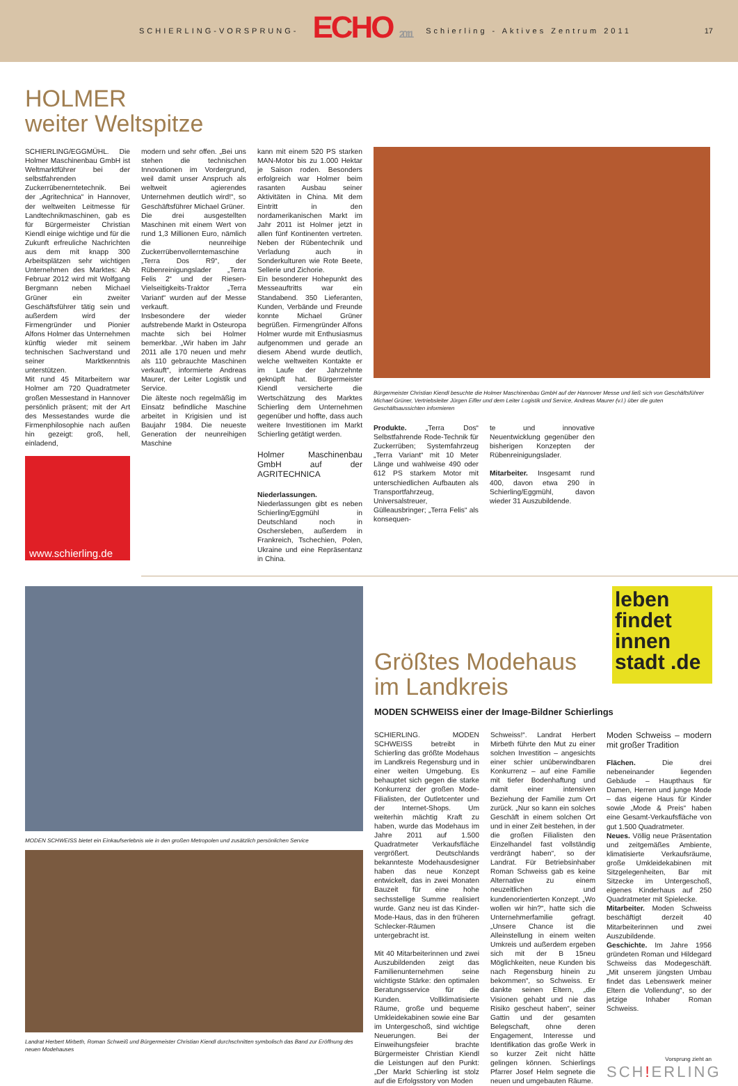SCHIERLING-VORSPRUNG- ECHO 2011 Schierling - Aktives Zentrum 2011 17
HOLMER
weiter Weltspitze
SCHIERLING/EGGMÜHL. Die Holmer Maschinenbau GmbH ist Weltmarktführer bei der selbstfahrenden Zuckerrübenerntetechnik. Bei der „Agritechnica“ in Hannover, der weltweiten Leitmesse für Landtechnikmaschinen, gab es für Bürgermeister Christian Kiendl einige wichtige und für die Zukunft erfreuliche Nachrichten aus dem mit knapp 300 Arbeitsplätzen sehr wichtigen Unternehmen des Marktes: Ab Februar 2012 wird mit Wolfgang Bergmann neben Michael Grüner ein zweiter Geschäftsführer tätig sein und außerdem wird der Firmengründer und Pionier Alfons Holmer das Unternehmen künftig wieder mit seinem technischen Sachverstand und seiner Marktkenntnis unterstützen.
Mit rund 45 Mitarbeitern war Holmer am 720 Quadratmeter großen Messestand in Hannover persönlich präsent; mit der Art des Messestandes wurde die Firmenphilosophie nach außen hin gezeigt: groß, hell, einladend,
www.schierling.de
modern und sehr offen. „Bei uns stehen die technischen Innovationen im Vordergrund, weil damit unser Anspruch als weltweit agierendes Unternehmen deutlich wird!“, so Geschäftsführer Michael Grüner.
Die drei ausgestellten Maschinen mit einem Wert von rund 1,3 Millionen Euro, nämlich die neunreihige Zuckerrübenvollerntemaschine „Terra Dos R9“, der Rübenreinigungslader „Terra Felis 2“ und der Riesen-Vielseitigkeits-Traktor „Terra Variant“ wurden auf der Messe verkauft.
Insbesondere der wieder aufstrebende Markt in Osteuropa machte sich bei Holmer bemerkbar. „Wir haben im Jahr 2011 alle 170 neuen und mehr als 110 gebrauchte Maschinen verkauft“, informierte Andreas Maurer, der Leiter Logistik und Service.
Die älteste noch regelmäßig im Einsatz befindliche Maschine arbeitet in Krigisien und ist Baujahr 1984. Die neueste Generation der neunreihigen Maschine
kann mit einem 520 PS starken MAN-Motor bis zu 1.000 Hektar je Saison roden. Besonders erfolgreich war Holmer beim rasanten Ausbau seiner Aktivitäten in China. Mit dem Eintritt in den nordamerikanischen Markt im Jahr 2011 ist Holmer jetzt in allen fünf Kontinenten vertreten. Neben der Rübentechnik und Verladung auch in Sonderkulturen wie Rote Beete, Sellerie und Zichorie.
Ein besonderer Hohepunkt des Messeauftritts war ein Standabend. 350 Lieferanten, Kunden, Verbände und Freunde konnte Michael Grüner begrüßen. Firmengründer Alfons Holmer wurde mit Enthusiasmus aufgenommen und gerade an diesem Abend wurde deutlich, welche weltweiten Kontakte er im Laufe der Jahrzehnte geknüpft hat. Bürgermeister Kiendl versicherte die Wertschätzung des Marktes Schierling dem Unternehmen gegenüber und hoffte, dass auch weitere Investitionen im Markt Schierling getätigt werden.
Holmer Maschinenbau GmbH auf der AGRITECHNICA
Niederlassungen. Niederlassungen gibt es neben Schierling/Eggmühl in Deutschland noch in Oschersleben, außerdem in Frankreich, Tschechien, Polen, Ukraine und eine Repräsentanz in China.
Bürgermeister Christian Kiendl besuchte die Holmer Maschinenbau GmbH auf der Hannover Messe und ließ sich von Geschäftsführer Michael Grüner, Vertriebsleiter Jürgen Eifler und dem Leiter Logistik und Service, Andreas Maurer (v.l.) über die guten Geschäftsaussichten informieren
Produkte. „Terra Dos“ Selbstfahrende Rode-Technik für Zuckerrüben; Systemfahrzeug „Terra Variant“ mit 10 Meter Länge und wahlweise 490 oder 612 PS starkem Motor mit unterschiedlichen Aufbauten als Transportfahrzeug, Universalstreuer, Gülleausbringer; „Terra Felis“ als konsequen-
te und innovative Neuentwicklung gegenüber den bisherigen Konzepten der Rübenreinigungslader.
Mitarbeiter. Insgesamt rund 400, davon etwa 290 in Schierling/Eggmühl, davon wieder 31 Auszubildende.
MODEN SCHWEISS bietet ein Einkaufserlebnis wie in den großen Metropolen und zusätzlich persönlichen Service
Landrat Herbert Mirbeth, Roman Schweiß und Bürgermeister Christian Kiendl durchschnitten symbolisch das Band zur Eröffnung des neuen Modehauses
Größtes Modehaus
im Landkreis
leben findet innen stadt .de
MODEN SCHWEISS einer der Image-Bildner Schierlings
SCHIERLING. MODEN SCHWEISS betreibt in Schierling das größte Modehaus im Landkreis Regensburg und in einer weiten Umgebung. Es behauptet sich gegen die starke Konkurrenz der großen Mode-Filialisten, der Outletcenter und der Internet-Shops. Um weiterhin mächtig Kraft zu haben, wurde das Modehaus im Jahre 2011 auf 1.500 Quadratmeter Verkaufsfläche vergrößert. Deutschlands bekannteste Modehausdesigner haben das neue Konzept entwickelt, das in zwei Monaten Bauzeit für eine hohe sechsstellige Summe realisiert wurde. Ganz neu ist das Kinder-Mode-Haus, das in den früheren Schlecker-Räumen untergebracht ist.
Mit 40 Mitarbeiterinnen und zwei Auszubildenden zeigt das Familienunternehmen seine wichtigste Stärke: den optimalen Beratungsservice für die Kunden. Vollklimatisierte Räume, große und bequeme Umkleidekabinen sowie eine Bar im Untergeschoß, sind wichtige Neuerungen. Bei der Einweihungsfeier brachte Bürgermeister Christian Kiendl die Leistungen auf den Punkt: „Der Markt Schierling ist stolz auf die Erfolgsstory von Moden
Schweiss!“. Landrat Herbert Mirbeth führte den Mut zu einer solchen Investition – angesichts einer schier unüberwindbaren Konkurrenz – auf eine Familie mit tiefer Bodenhaftung und damit einer intensiven Beziehung der Familie zum Ort zurück. „Nur so kann ein solches Geschäft in einem solchen Ort und in einer Zeit bestehen, in der die großen Filialisten den Einzelhandel fast vollständig verdrängt haben“, so der Landrat. Für Betriebsinhaber Roman Schweiss gab es keine Alternative zu einem neuzeitlichen und kundenorientierten Konzept. „Wo wollen wir hin?“, hatte sich die Unternehmerfamilie gefragt. „Unsere Chance ist die Alleinstellung in einem weiten Umkreis und außerdem ergeben sich mit der B 15neu Möglichkeiten, neue Kunden bis nach Regensburg hinein zu bekommen“, so Schweiss. Er dankte seinen Eltern, „die Visionen gehabt und nie das Risiko gescheut haben“, seiner Gattin und der gesamten Belegschaft, ohne deren Engagement, Interesse und Identifikation das große Werk in so kurzer Zeit nicht hätte gelingen können. Schierlings Pfarrer Josef Helm segnete die neuen und umgebauten Räume.
Moden Schweiss – modern mit großer Tradition
Flächen. Die drei nebeneinander liegenden Gebäude – Haupthaus für Damen, Herren und junge Mode – das eigene Haus für Kinder sowie „Mode & Preis“ haben eine Gesamt-Verkaufsfläche von gut 1.500 Quadratmeter.
Neues. Völlig neue Präsentation und zeitgemäßes Ambiente, klimatisierte Verkaufsräume, große Umkleidekabinen mit Sitzgelegenheiten, Bar mit Sitzecke im Untergeschoß, eigenes Kinderhaus auf 250 Quadratmeter mit Spielecke.
Mitarbeiter. Moden Schweiss beschäftigt derzeit 40 Mitarbeiterinnen und zwei Auszubildende.
Geschichte. Im Jahre 1956 gründeten Roman und Hildegard Schweiss das Modegeschäft. „Mit unserem jüngsten Umbau findet das Lebenswerk meiner Eltern die Vollendung“, so der jetzige Inhaber Roman Schweiss.
Vorsprung zieht an
SCH!ERLING